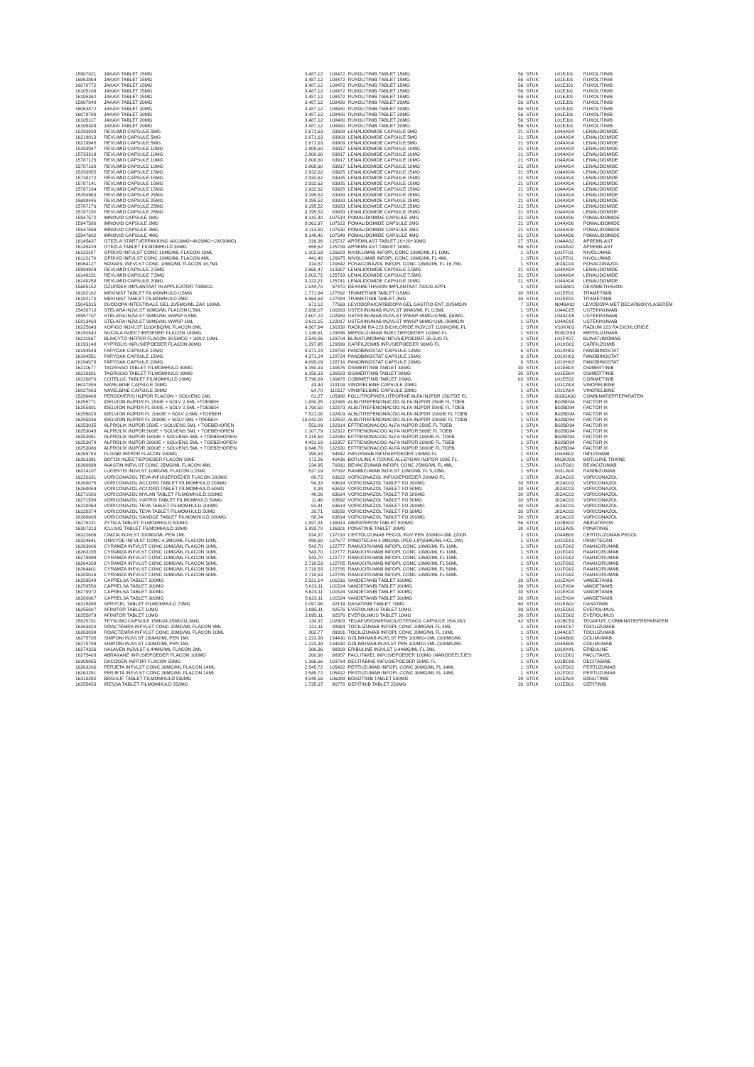| 15907821 | JAKAVI TABLET 15MG | 3.487,12 | 108472 | RUXOLITINIB TABLET 15MG | 56 | STUK | L01EJ01 | RUXOLITINIB |
| 16063864 | JAKAVI TABLET 15MG | 3.487,12 | 108472 | RUXOLITINIB TABLET 15MG | 56 | STUK | L01EJ01 | RUXOLITINIB |
| 16078772 | JAKAVI TABLET 15MG | 3.487,12 | 108472 | RUXOLITINIB TABLET 15MG | 56 | STUK | L01EJ01 | RUXOLITINIB |
| 16105109 | JAKAVI TABLET 15MG | 3.487,12 | 108472 | RUXOLITINIB TABLET 15MG | 56 | STUK | L01EJ01 | RUXOLITINIB |
| 16105362 | JAKAVI TABLET 15MG | 3.487,12 | 108472 | RUXOLITINIB TABLET 15MG | 56 | STUK | L01EJ01 | RUXOLITINIB |
| 15907848 | JAKAVI TABLET 20MG | 3.487,12 | 108480 | RUXOLITINIB TABLET 20MG | 56 | STUK | L01EJ01 | RUXOLITINIB |
| 16063872 | JAKAVI TABLET 20MG | 3.487,12 | 108480 | RUXOLITINIB TABLET 20MG | 56 | STUK | L01EJ01 | RUXOLITINIB |
| 16078780 | JAKAVI TABLET 20MG | 3.487,12 | 108480 | RUXOLITINIB TABLET 20MG | 56 | STUK | L01EJ01 | RUXOLITINIB |
| 16105117 | JAKAVI TABLET 20MG | 3.487,12 | 108480 | RUXOLITINIB TABLET 20MG | 56 | STUK | L01EJ01 | RUXOLITINIB |
| 16105389 | JAKAVI TABLET 20MG | 3.487,12 | 108480 | RUXOLITINIB TABLET 20MG | 56 | STUK | L01EJ01 | RUXOLITINIB |
| 15293939 | REVLIMID CAPSULE 5MG | 2.671,63 | 83909 | LENALIDOMIDE CAPSULE 5MG | 21 | STUK | L04AX04 | LENALIDOMIDE |
| 16219813 | REVLIMID CAPSULE 5MG | 2.671,63 | 83909 | LENALIDOMIDE CAPSULE 5MG | 21 | STUK | L04AX04 | LENALIDOMIDE |
| 16219945 | REVLIMID CAPSULE 5MG | 2.671,63 | 83909 | LENALIDOMIDE CAPSULE 5MG | 21 | STUK | L04AX04 | LENALIDOMIDE |
| 15293947 | REVLIMID CAPSULE 10MG | 2.808,60 | 83917 | LENALIDOMIDE CAPSULE 10MG | 21 | STUK | L04AX04 | LENALIDOMIDE |
| 15733319 | REVLIMID CAPSULE 10MG | 2.808,60 | 83917 | LENALIDOMIDE CAPSULE 10MG | 21 | STUK | L04AX04 | LENALIDOMIDE |
| 15787125 | REVLIMID CAPSULE 10MG | 2.808,60 | 83917 | LENALIDOMIDE CAPSULE 10MG | 21 | STUK | L04AX04 | LENALIDOMIDE |
| 15787168 | REVLIMID CAPSULE 10MG | 2.808,60 | 83917 | LENALIDOMIDE CAPSULE 10MG | 21 | STUK | L04AX04 | LENALIDOMIDE |
| 15293955 | REVLIMID CAPSULE 15MG | 2.932,62 | 83925 | LENALIDOMIDE CAPSULE 15MG | 21 | STUK | L04AX04 | LENALIDOMIDE |
| 15738272 | REVLIMID CAPSULE 15MG | 2.932,62 | 83925 | LENALIDOMIDE CAPSULE 15MG | 21 | STUK | L04AX04 | LENALIDOMIDE |
| 15787141 | REVLIMID CAPSULE 15MG | 2.932,62 | 83925 | LENALIDOMIDE CAPSULE 15MG | 21 | STUK | L04AX04 | LENALIDOMIDE |
| 15787184 | REVLIMID CAPSULE 15MG | 2.932,62 | 83925 | LENALIDOMIDE CAPSULE 15MG | 21 | STUK | L04AX04 | LENALIDOMIDE |
| 15293963 | REVLIMID CAPSULE 25MG | 3.195,52 | 83933 | LENALIDOMIDE CAPSULE 25MG | 21 | STUK | L04AX04 | LENALIDOMIDE |
| 15688445 | REVLIMID CAPSULE 25MG | 3.195,52 | 83933 | LENALIDOMIDE CAPSULE 25MG | 21 | STUK | L04AX04 | LENALIDOMIDE |
| 15787176 | REVLIMID CAPSULE 25MG | 3.195,52 | 83933 | LENALIDOMIDE CAPSULE 25MG | 21 | STUK | L04AX04 | LENALIDOMIDE |
| 15787192 | REVLIMID CAPSULE 25MG | 3.195,52 | 83933 | LENALIDOMIDE CAPSULE 25MG | 21 | STUK | L04AX04 | LENALIDOMIDE |
| 15947572 | IMNOVID CAPSULE 1MG | 9.142,48 | 107514 | POMALIDOMIDE CAPSULE 1MG | 21 | STUK | L04AX06 | POMALIDOMIDE |
| 15947580 | IMNOVID CAPSULE 2MG | 8.061,97 | 107522 | POMALIDOMIDE CAPSULE 2MG | 21 | STUK | L04AX06 | POMALIDOMIDE |
| 15947599 | IMNOVID CAPSULE 3MG | 8.113,50 | 107530 | POMALIDOMIDE CAPSULE 3MG | 21 | STUK | L04AX06 | POMALIDOMIDE |
| 15947602 | IMNOVID CAPSULE 4MG | 8.148,40 | 107549 | POMALIDOMIDE CAPSULE 4MG | 21 | STUK | L04AX06 | POMALIDOMIDE |
| 16145437 | OTEZLA STARTVERPAKKING (4X10MG+4X20MG+19X30MG) | 316,36 | 125717 | APREMILAST TABLET 10+20+30MG | 27 | STUK | L04AA32 | APREMILAST |
| 16145429 | OTEZLA TABLET FILMOMHULD 30MG | 655,62 | 125709 | APREMILAST TABLET 30MG | 56 | STUK | L04AA32 | APREMILAST |
| 16113187 | OPDIVO INFVLST CONC 10MG/ML FLACON 10ML | 1.103,69 | 126683 | NIVOLUMAB INFOPL CONC 10MG/ML FL 10ML | 1 | STUK | L01FF01 | NIVOLUMAB |
| 16113179 | OPDIVO INFVLST CONC 10MG/ML FLACON 4ML | 441,48 | 126675 | NIVOLUMAB INFOPL CONC 10MG/ML FL 4ML | 1 | STUK | L01FF01 | NIVOLUMAB |
| 16064127 | NOXAFIL INFVLST CONC 18MG/ML FLACON 16,7ML | 314,57 | 120642 | POSACONAZOL INFOPL CONC 18MG/ML FL 16,7ML | 1 | STUK | J02AC04 | POSACONAZOL |
| 15994929 | REVLIMID CAPSULE 2,5MG | 2.660,47 | 113387 | LENALIDOMIDE CAPSULE 2,5MG | 21 | STUK | L04AX04 | LENALIDOMIDE |
| 16148231 | REVLIMID CAPSULE 7,5MG | 2.803,72 | 125733 | LENALIDOMIDE CAPSULE 7,5MG | 21 | STUK | L04AX04 | LENALIDOMIDE |
| 16148258 | REVLIMID CAPSULE 20MG | 3.122,21 | 125741 | LENALIDOMIDE CAPSULE 20MG | 21 | STUK | L04AX04 | LENALIDOMIDE |
| 15685152 | OZURDEX IMPLANTAAT IN APPLICATOR 700MCG | 1.044,70 | 97470 | DEXAMETHASON IMPLANTAAT 700UG APPL | 1 | STUK | S01BA01 | DEXAMETHASON |
| 16182162 | MEKINIST TABLET FILMOMHULD 0,5MG | 1.771,94 | 127892 | TRAMETINIB TABLET 0,5MG | 30 | STUK | L01EE01 | TRAMETINIB |
| 16182170 | MEKINIST TABLET FILMOMHULD 2MG | 6.664,64 | 127884 | TRAMETINIB TABLET 2MG | 30 | STUK | L01EE01 | TRAMETINIB |
| 15045315 | DUODOPA INTESTINALE GEL 20/5MG/ML ZAK 100ML | 671,12 | 77569 | LEVODOPA/CARBIDOPA GEL GASTRO-ENT 20/5MG/N | 7 | STUK | N04BA02 | LEVODOPA MET DECARBOXYLASEREM |
| 15428710 | STELARA INJVLST 90MG/ML FLACON 0,5ML | 2.936,07 | 100293 | USTEKINUMAB INJVLST 90MG/ML FL 0,5ML | 1 | STUK | L04AC05 | USTEKINUMAB |
| 15557707 | STELARA INJVLST 90MG/ML WWSP 0,5ML | 2.607,22 | 102989 | USTEKINUMAB INJVLST WWSP 45MG=0,5ML (90MG, | 1 | STUK | L04AC05 | USTEKINUMAB |
| 15813460 | STELARA INJVLST 90MG/ML WWSP 1ML | 2.611,15 | 122017 | USTEKINUMAB INJVLST WWSP 90MG=1ML (90MG/N | 1 | STUK | L04AC05 | USTEKINUMAB |
| 16225643 | XOFIGO INJVLST 1100KBQ/ML FLACON 6ML | 4.867,94 | 130338 | RADIUM RA-223 DICHLORIDE INJVLST 1100KQ/ML FL | 1 | STUK | V10XX03 | RADIUM 223 RA DICHLORIDE |
| 16192842 | NUCALA INJECTIEPOEDER FLACON 100MG | 1.136,61 | 129836 | MEPOLIZUMAB INJECTIEPOEDER 100MG FL | 1 | STUK | R03DX09 | MEPOLIZUMAB |
| 16211367 | BLINCYTO INFPDR FLACON 38,5MCG + SOLV 10ML | 2.543,86 | 129704 | BLINATUMOMAB INFUSIEPOEDER 38,5UG FL | 1 | STUK | L01FX07 | BLINATUMOMAB |
| 16193148 | KYPROLIS INFUSIEPOEDER FLACON 60MG | 1.297,95 | 129399 | CARFILZOMIB INFUSIEPOEDER 60MG FL | 1 | STUK | L01XG02 | CARFILZOMIB |
| 16194543 | FARYDAK CAPSULE 10MG | 4.371,24 | 128708 | PANOBINOSTAT CAPSULE 10MG | 6 | STUK | L01XH03 | PANOBINOSTAT |
| 16194551 | FARYDAK CAPSULE 15MG | 4.371,24 | 128724 | PANOBINOSTAT CAPSULE 15MG | 6 | STUK | L01XH03 | PANOBINOSTAT |
| 16194578 | FARYDAK CAPSULE 20MG | 4.699,09 | 128716 | PANOBINOSTAT CAPSULE 20MG | 6 | STUK | L01XH03 | PANOBINOSTAT |
| 16211677 | TAGRISSO TABLET FILMOMHULD 40MG | 6.150,33 | 130575 | OSIMERTINIB TABLET 40MG | 30 | STUK | L01EB04 | OSIMERTINIB |
| 16210301 | TAGRISSO TABLET FILMOMHULD 80MG | 6.150,33 | 130583 | OSIMERTINIB TABLET 80MG | 30 | STUK | L01EB04 | OSIMERTINIB |
| 16220870 | COTELLIC TABLET FILMOMHULD 20MG | 5.798,69 | 130478 | COBIMETINIB TABLET 20MG | 63 | STUK | L01EE02 | COBIMETINIB |
| 16037855 | NAVELBINE CAPSULE 20MG | 43,44 | 118109 | VINORELBINE CAPSULE 20MG | 1 | STUK | L01CA04 | VINORELBINE |
| 16037863 | NAVELBINE CAPSULE 30MG | 64,78 | 118117 | VINORELBINE CAPSULE 30MG | 1 | STUK | L01CA04 | VINORELBINE |
| 15290468 | PERGOVERIS INJPDR FLACON + SOLVENS 1ML | 81,27 | 105988 | FOLLITROPINE/LUTROPINE ALFA INJPDR 150/75IE FL | 1 | STUK | G03GA30 | COMBINATIEPREPARATEN |
| 16255771 | IDELVION INJPDR FL 250IE + SOLV 2,5ML +TOEBEH | 1.880,25 | 132365 | ALBUTREPENONACOG ALFA INJPDR 250IE FL TOEB | 1 | STUK | B02BD04 | FACTOR IX |
| 16255801 | IDELVION INJPDR FL 500IE + SOLV 2,5ML +TOEBEH | 3.760,50 | 132373 | ALBUTREPENONACOG ALFA INJPDR 500IE FL TOEB | 1 | STUK | B02BD04 | FACTOR IX |
| 16255828 | IDELVION INJPDR FL 1000IE + SOLV 2,5ML +TOEBEH | 7.521,00 | 132403 | ALBUTREPENONACOG ALFA INJPDR 1000IE FL TOEB | 1 | STUK | B02BD04 | FACTOR IX |
| 16255836 | IDELVION INJPDR FL 2000IE + SOLV 5ML +TOEBEH | 15.042,00 | 132500 | ALBUTREPENONACOG ALFA INJPDR 2000IE FL TOEB | 1 | STUK | B02BD04 | FACTOR IX |
| 16253035 | ALPROLIX INJPDR 250IE + SOLVENS 5ML + TOEBEHOREN | 553,89 | 132314 | EFTRENONACOG ALFA INJPDR 250IE FL TOEB | 1 | STUK | B02BD04 | FACTOR IX |
| 16253043 | ALPROLIX INJPDR 500IE + SOLVENS 5ML + TOEBEHOREN | 1.107,79 | 132322 | EFTRENONACOG ALFA INJPDR 500IE FL TOEB | 1 | STUK | B02BD04 | FACTOR IX |
| 16253051 | ALPROLIX INJPDR 1000IE + SOLVENS 5ML + TOEBEHOREN | 2.215,59 | 132349 | EFTRENONACOG ALFA INJPDR 1000IE FL TOEB | 1 | STUK | B02BD04 | FACTOR IX |
| 16253078 | ALPROLIX INJPDR 2000IE + SOLVENS 5ML + TOEBEHOREN | 4.431,19 | 132357 | EFTRENONACOG ALFA INJPDR 2000IE FL TOEB | 1 | STUK | B02BD04 | FACTOR IX |
| 16253086 | ALPROLIX INJPDR 3000IE + SOLVENS 5ML + TOEBEHOREN | 6.646,78 | 132330 | EFTRENONACOG ALFA INJPDR 3000IE FL TOEB | 1 | STUK | B02BD04 | FACTOR IX |
| 16265750 | FLIXABI INFPDR FLACON 100MG | 398,93 | 54542 | INFLIXIMAB INFUSIEPOEDER 100MG FL | 1 | STUK | L04AB02 | INFLIXIMAB |
| 16263391 | BOTOX INJECTIEPOEDER FLACON 100E | 172,26 | 40436 | BOTULINE A TOXINE ALLERGAN INJPDR 100E FL | 1 | STUK | M03AX01 | BOTULINE TOXINE |
| 16260899 | AVASTIN INFVLST CONC 25MG/ML FLACON 4ML | 234,95 | 76910 | BEVACIZUMAB INFOPL CONC 25MG/ML FL 4ML | 1 | STUK | L01FG01 | BEVACIZUMAB |
| 16314107 | LUCENTIS INJVLST 10MG/ML FLACON 0,23ML | 537,19 | 87092 | RANIBIZUMAB INJVLST 10MG/ML FL 0,23ML | 1 | STUK | S01LA04 | RANIBIZUMAB |
| 16220331 | VORICONAZOL TEVA INFUSIEPOEDER FLACON 200MG | 80,73 | 63622 | VORICONAZOL INFUSIEPOEDER 200MG FL | 1 | STUK | J02AC03 | VORICONAZOL |
| 16268075 | VORICONAZOL ACCORD TABLET FILMOMHULD 200MG | 54,33 | 63614 | VORICONAZOL TABLET FO 200MG | 30 | STUK | J02AC03 | VORICONAZOL |
| 16268059 | VORICONAZOL ACCORD TABLET FILMOMHULD 50MG | 8,99 | 63592 | VORICONAZOL TABLET FO 50MG | 30 | STUK | J02AC03 | VORICONAZOL |
| 16271580 | VORICONAZOL MYLAN TABLET FILMOMHULD 200MG | 48,06 | 63614 | VORICONAZOL TABLET FO 200MG | 30 | STUK | J02AC03 | VORICONAZOL |
| 16271599 | VORICONAZOL VIATRIS TABLET FILMOMHULD 50MG | 11,46 | 63592 | VORICONAZOL TABLET FO 50MG | 30 | STUK | J02AC03 | VORICONAZOL |
| 16220358 | VORICONAZOL TEVA TABLET FILMOMHULD 200MG | 53,41 | 63614 | VORICONAZOL TABLET FO 200MG | 30 | STUK | J02AC03 | VORICONAZOL |
| 16220374 | VORICONAZOL TEVA TABLET FILMOMHULD 50MG | 20,71 | 63592 | VORICONAZOL TABLET FO 50MG | 30 | STUK | J02AC03 | VORICONAZOL |
| 16268008 | VORICONAZOL SANDOZ TABLET FILMOMHULD 200MG | 58,24 | 63614 | VORICONAZOL TABLET FO 200MG | 30 | STUK | J02AC03 | VORICONAZOL |
| 16276221 | ZYTIGA TABLET FILMOMHULD 500MG | 1.897,81 | 136913 | ABIRATERON TABLET 500MG | 56 | STUK | L02BX03 | ABIRATERON |
| 16307313 | ICLUSIG TABLET FILMOMHULD 30MG | 5.893,78 | 136301 | PONATINIB TABLET 30MG | 30 | STUK | L01EA05 | PONATINIB |
| 16322606 | CIMZIA INJVLST 200MG/ML PEN 1ML | 834,37 | 137219 | CERTOLIZUMAB PEGOL INJV PEN 200MG=1ML (200N | 2 | STUK | L04AB05 | CERTOLIZUMAB PEGOL |
| 16324641 | ONIVYDE INFVLST CONC 4,3MG/ML FLACON 10ML | 890,68 | 137677 | IRINOTECAN 4,3MG/ML (PEG-LIP)(5MG/ML HCL-3W) | 1 | STUK | L01CE02 | IRINOTECAN |
| 16263006 | CYRAMZA INFVLST CONC 10MG/ML FLACON 10ML | 543,70 | 122777 | RAMUCIRUMAB INFOPL CONC 10MG/ML FL 10ML | 1 | STUK | L01FG02 | RAMUCIRUMAB |
| 16263235 | CYRAMZA INFVLST CONC 10MG/ML FLACON 10ML | 543,70 | 122777 | RAMUCIRUMAB INFOPL CONC 10MG/ML FL 10ML | 1 | STUK | L01FG02 | RAMUCIRUMAB |
| 16279999 | CYRAMZA INFVLST CONC 10MG/ML FLACON 10ML | 543,70 | 122777 | RAMUCIRUMAB INFOPL CONC 10MG/ML FL 10ML | 1 | STUK | L01FG02 | RAMUCIRUMAB |
| 16264339 | CYRAMZA INFVLST CONC 10MG/ML FLACON 50ML | 2.718,53 | 122785 | RAMUCIRUMAB INFOPL CONC 10MG/ML FL 50ML | 1 | STUK | L01FG02 | RAMUCIRUMAB |
| 16264401 | CYRAMZA INFVLST CONC 10MG/ML FLACON 50ML | 2.718,53 | 122785 | RAMUCIRUMAB INFOPL CONC 10MG/ML FL 50ML | 1 | STUK | L01FG02 | RAMUCIRUMAB |
| 16280016 | CYRAMZA INFVLST CONC 10MG/ML FLACON 50ML | 2.718,53 | 122785 | RAMUCIRUMAB INFOPL CONC 10MG/ML FL 50ML | 1 | STUK | L01FG02 | RAMUCIRUMAB |
| 16259548 | CAPRELSA TABLET 100MG | 2.521,14 | 101516 | VANDETANIB TABLET 100MG | 30 | STUK | L01EX04 | VANDETANIB |
| 16259556 | CAPRELSA TABLET 300MG | 5.623,11 | 101524 | VANDETANIB TABLET 300MG | 30 | STUK | L01EX04 | VANDETANIB |
| 16279972 | CAPRELSA TABLET 300MG | 5.623,11 | 101524 | VANDETANIB TABLET 300MG | 30 | STUK | L01EX04 | VANDETANIB |
| 16280067 | CAPRELSA TABLET 300MG | 5.623,11 | 101524 | VANDETANIB TABLET 300MG | 30 | STUK | L01EX04 | VANDETANIB |
| 16315898 | SPRYCEL TABLET FILMOMHULD 70MG | 2.097,96 | 82139 | DASATINIB TABLET 70MG | 60 | STUK | L01EA02 | DASATINIB |
| 16255607 | AFINITOR TABLET 10MG | 2.095,11 | 92576 | EVEROLIMUS TABLET 10MG | 30 | STUK | L01EG02 | EVEROLIMUS |
| 16255879 | AFINITOR TABLET 10MG | 2.095,11 | 92576 | EVEROLIMUS TABLET 10MG | 30 | STUK | L01EG02 | EVEROLIMUS |
| 15825701 | TEYSUNO CAPSULE 15MG/4,35MG/11,8MG | 134,37 | 102903 | TEGAFUR/GIMERACIL/OTERACIL CAPSULE 15/4,35/1 | 42 | STUK | L01BC53 | TEGAFUR, COMBINATIEPREPARATEN |
| 16263820 | ROACTEMRA INFVLST CONC 20MG/ML FLACON 4ML | 121,11 | 88994 | TOCILIZUMAB INFOPL CONC 20MG/ML FL 4ML | 1 | STUK | L04AC07 | TOCILIZUMAB |
| 16263839 | ROACTEMRA INFVLST CONC 20MG/ML FLACON 10ML | 302,77 | 89001 | TOCILIZUMAB INFOPL CONC 20MG/ML FL 10ML | 1 | STUK | L04AC07 | TOCILIZUMAB |
| 16275705 | SIMPONI INJVLST 100MG/ML PEN 1ML | 1.223,39 | 134430 | GOLIMUMAB INJVLST PEN 100MG=1ML (100MG/ML | 1 | STUK | L04AB06 | GOLIMUMAB |
| 16275799 | SIMPONI INJVLST 100MG/ML PEN 1ML | 1.223,39 | 134430 | GOLIMUMAB INJVLST PEN 100MG=1ML (100MG/ML | 1 | STUK | L04AB06 | GOLIMUMAB |
| 16274326 | HALAVEN INJVLST 0,44MG/ML FLACON 2ML | 386,36 | 98809 | ERIBULINE INJVLST 0,44MG/ML FL 2ML | 1 | STUK | L01XX41 | ERIBULINE |
| 16275403 | ABRAXANE INFUSIEPOEDER FLACON 100MG | 260,98 | 98957 | PACLITAXEL INFUSIEPOEDER 100MG (NANODEELTJES | 1 | STUK | L01CD01 | PACLITAXEL |
| 16308085 | DACOGEN INFPDR FLACON 50MG | 1.166,66 | 103764 | DECITABINE INFUSIEPOEDER 50MG FL | 1 | STUK | L01BC08 | DECITABINE |
| 16263200 | PERJETA INFVLST CONC 30MG/ML FLACON 14ML | 2.545,72 | 105422 | PERTUZUMAB INFOPL CONC 30MG/ML FL 14ML | 1 | STUK | L01FD02 | PERTUZUMAB |
| 16263251 | PERJETA INFVLST CONC 30MG/ML FLACON 14ML | 2.545,72 | 105422 | PERTUZUMAB INFOPL CONC 30MG/ML FL 14ML | 1 | STUK | L01FD02 | PERTUZUMAB |
| 16310292 | BOSULIF TABLET FILMOMHULD 500MG | 4.048,16 | 106089 | BOSUTINIB TABLET 500MG | 28 | STUK | L01EA04 | BOSUTINIB |
| 16255453 | IRESSA TABLET FILMOMHULD 250MG | 1.735,67 | 90778 | GEFITINIB TABLET 250MG | 30 | STUK | L01EB01 | GEFITINIB |